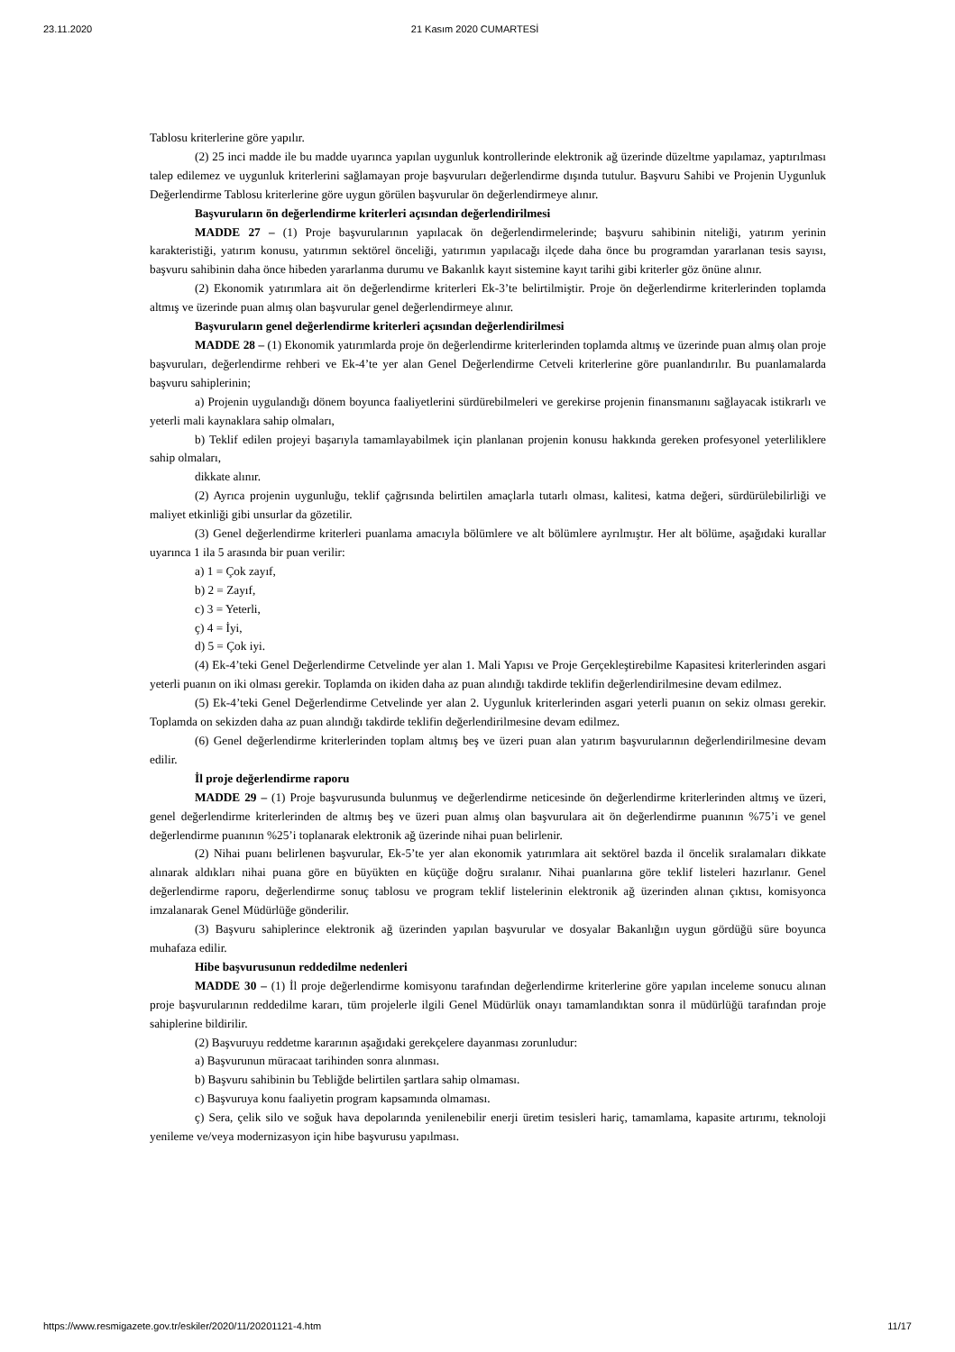23.11.2020 21 Kasım 2020 CUMARTESİ
Tablosu kriterlerine göre yapılır.
(2) 25 inci madde ile bu madde uyarınca yapılan uygunluk kontrollerinde elektronik ağ üzerinde düzeltme yapılamaz, yaptırılması talep edilemez ve uygunluk kriterlerini sağlamayan proje başvuruları değerlendirme dışında tutulur. Başvuru Sahibi ve Projenin Uygunluk Değerlendirme Tablosu kriterlerine göre uygun görülen başvurular ön değerlendirmeye alınır.
Başvuruların ön değerlendirme kriterleri açısından değerlendirilmesi
MADDE 27 – (1) Proje başvurularının yapılacak ön değerlendirmelerinde; başvuru sahibinin niteliği, yatırım yerinin karakteristiği, yatırım konusu, yatırımın sektörel önceliği, yatırımın yapılacağı ilçede daha önce bu programdan yararlanan tesis sayısı, başvuru sahibinin daha önce hibeden yararlanma durumu ve Bakanlık kayıt sistemine kayıt tarihi gibi kriterler göz önüne alınır.
(2) Ekonomik yatırımlara ait ön değerlendirme kriterleri Ek-3’te belirtilmiştir. Proje ön değerlendirme kriterlerinden toplamda altmış ve üzerinde puan almış olan başvurular genel değerlendirmeye alınır.
Başvuruların genel değerlendirme kriterleri açısından değerlendirilmesi
MADDE 28 – (1) Ekonomik yatırımlarda proje ön değerlendirme kriterlerinden toplamda altmış ve üzerinde puan almış olan proje başvuruları, değerlendirme rehberi ve Ek-4’te yer alan Genel Değerlendirme Cetveli kriterlerine göre puanlandırılır. Bu puanlamalarda başvuru sahiplerinin;
a) Projenin uygulandığı dönem boyunca faaliyetlerini sürdürebilmeleri ve gerekirse projenin finansmanını sağlayacak istikrarlı ve yeterli mali kaynaklara sahip olmaları,
b) Teklif edilen projeyi başarıyla tamamlayabilmek için planlanan projenin konusu hakkında gereken profesyonel yeterliliklere sahip olmaları,
dikkate alınır.
(2) Ayrıca projenin uygunluğu, teklif çağrısında belirtilen amaçlarla tutarlı olması, kalitesi, katma değeri, sürdürülebilirliği ve maliyet etkinliği gibi unsurlar da gözetilir.
(3) Genel değerlendirme kriterleri puanlama amacıyla bölümlere ve alt bölümlere ayrılmıştır. Her alt bölüme, aşağıdaki kurallar uyarınca 1 ila 5 arasında bir puan verilir:
a) 1 = Çok zayıf,
b) 2 = Zayıf,
c) 3 = Yeterli,
ç) 4 = İyi,
d) 5 = Çok iyi.
(4) Ek-4’teki Genel Değerlendirme Cetvelinde yer alan 1. Mali Yapısı ve Proje Gerçekleştirebilme Kapasitesi kriterlerinden asgari yeterli puanın on iki olması gerekir. Toplamda on ikiden daha az puan alındığı takdirde teklifin değerlendirilmesine devam edilmez.
(5) Ek-4’teki Genel Değerlendirme Cetvelinde yer alan 2. Uygunluk kriterlerinden asgari yeterli puanın on sekiz olması gerekir. Toplamda on sekizden daha az puan alındığı takdirde teklifin değerlendirilmesine devam edilmez.
(6) Genel değerlendirme kriterlerinden toplam altmış beş ve üzeri puan alan yatırım başvurularının değerlendirilmesine devam edilir.
İl proje değerlendirme raporu
MADDE 29 – (1) Proje başvurusunda bulunmuş ve değerlendirme neticesinde ön değerlendirme kriterlerinden altmış ve üzeri, genel değerlendirme kriterlerinden de altmış beş ve üzeri puan almış olan başvurulara ait ön değerlendirme puanının %75’i ve genel değerlendirme puanının %25’i toplanarak elektronik ağ üzerinde nihai puan belirlenir.
(2) Nihai puanı belirlenen başvurular, Ek-5’te yer alan ekonomik yatırımlara ait sektörel bazda il öncelik sıralamaları dikkate alınarak aldıkları nihai puana göre en büyükten en küçüğe doğru sıralanır. Nihai puanlarına göre teklif listeleri hazırlanır. Genel değerlendirme raporu, değerlendirme sonuç tablosu ve program teklif listelerinin elektronik ağ üzerinden alınan çıktısı, komisyonca imzalanarak Genel Müdürlüğe gönderilir.
(3) Başvuru sahiplerince elektronik ağ üzerinden yapılan başvurular ve dosyalar Bakanlığın uygun gördüğü süre boyunca muhafaza edilir.
Hibe başvurusunun reddedilme nedenleri
MADDE 30 – (1) İl proje değerlendirme komisyonu tarafından değerlendirme kriterlerine göre yapılan inceleme sonucu alınan proje başvurularının reddedilme kararı, tüm projelerle ilgili Genel Müdürlük onayı tamamlandıktan sonra il müdürlüğü tarafından proje sahiplerine bildirilir.
(2) Başvuruyu reddetme kararının aşağıdaki gerekçelere dayanması zorunludur:
a) Başvurunun müracaat tarihinden sonra alınması.
b) Başvuru sahibinin bu Tebliğde belirtilen şartlara sahip olmaması.
c) Başvuruya konu faaliyetin program kapsamında olmaması.
ç) Sera, çelik silo ve soğuk hava depolarında yenilenebilir enerji üretim tesisleri hariç, tamamlama, kapasite artırımı, teknoloji yenileme ve/veya modernizasyon için hibe başvurusu yapılması.
https://www.resmigazete.gov.tr/eskiler/2020/11/20201121-4.htm 11/17